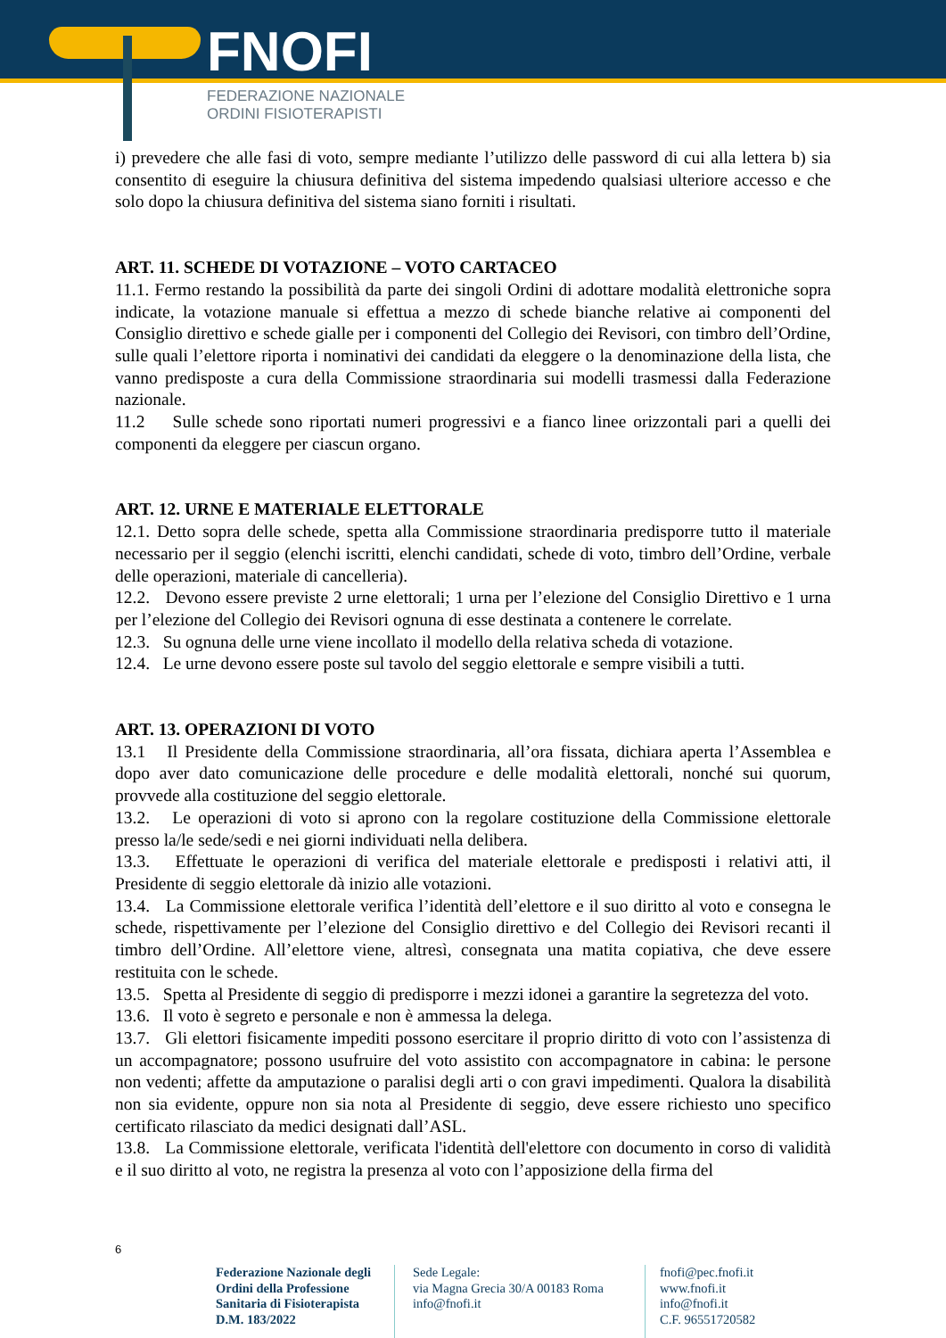FNOFI
FEDERAZIONE NAZIONALE
ORDINI FISIOTERAPISTI
i) prevedere che alle fasi di voto, sempre mediante l’utilizzo delle password di cui alla lettera b) sia consentito di eseguire la chiusura definitiva del sistema impedendo qualsiasi ulteriore accesso e che solo dopo la chiusura definitiva del sistema siano forniti i risultati.
ART. 11. SCHEDE DI VOTAZIONE – VOTO CARTACEO
11.1. Fermo restando la possibilità da parte dei singoli Ordini di adottare modalità elettroniche sopra indicate, la votazione manuale si effettua a mezzo di schede bianche relative ai componenti del Consiglio direttivo e schede gialle per i componenti del Collegio dei Revisori, con timbro dell’Ordine, sulle quali l’elettore riporta i nominativi dei candidati da eleggere o la denominazione della lista, che vanno predisposte a cura della Commissione straordinaria sui modelli trasmessi dalla Federazione nazionale.
11.2 Sulle schede sono riportati numeri progressivi e a fianco linee orizzontali pari a quelli dei componenti da eleggere per ciascun organo.
ART. 12. URNE E MATERIALE ELETTORALE
12.1. Detto sopra delle schede, spetta alla Commissione straordinaria predisporre tutto il materiale necessario per il seggio (elenchi iscritti, elenchi candidati, schede di voto, timbro dell’Ordine, verbale delle operazioni, materiale di cancelleria).
12.2. Devono essere previste 2 urne elettorali; 1 urna per l’elezione del Consiglio Direttivo e 1 urna per l’elezione del Collegio dei Revisori ognuna di esse destinata a contenere le correlate.
12.3. Su ognuna delle urne viene incollato il modello della relativa scheda di votazione.
12.4. Le urne devono essere poste sul tavolo del seggio elettorale e sempre visibili a tutti.
ART. 13. OPERAZIONI DI VOTO
13.1 Il Presidente della Commissione straordinaria, all’ora fissata, dichiara aperta l’Assemblea e dopo aver dato comunicazione delle procedure e delle modalità elettorali, nonché sui quorum, provvede alla costituzione del seggio elettorale.
13.2. Le operazioni di voto si aprono con la regolare costituzione della Commissione elettorale presso la/le sede/sedi e nei giorni individuati nella delibera.
13.3. Effettuate le operazioni di verifica del materiale elettorale e predisposti i relativi atti, il Presidente di seggio elettorale dà inizio alle votazioni.
13.4. La Commissione elettorale verifica l’identità dell’elettore e il suo diritto al voto e consegna le schede, rispettivamente per l’elezione del Consiglio direttivo e del Collegio dei Revisori recanti il timbro dell’Ordine. All’elettore viene, altresì, consegnata una matita copiativa, che deve essere restituita con le schede.
13.5. Spetta al Presidente di seggio di predisporre i mezzi idonei a garantire la segretezza del voto.
13.6. Il voto è segreto e personale e non è ammessa la delega.
13.7. Gli elettori fisicamente impediti possono esercitare il proprio diritto di voto con l’assistenza di un accompagnatore; possono usufruire del voto assistito con accompagnatore in cabina: le persone non vedenti; affette da amputazione o paralisi degli arti o con gravi impedimenti. Qualora la disabilità non sia evidente, oppure non sia nota al Presidente di seggio, deve essere richiesto uno specifico certificato rilasciato da medici designati dall’ASL.
13.8. La Commissione elettorale, verificata l'identità dell'elettore con documento in corso di validità e il suo diritto al voto, ne registra la presenza al voto con l’apposizione della firma del
6
Federazione Nazionale degli Ordini della Professione Sanitaria di Fisioterapista D.M. 183/2022
Sede Legale:
via Magna Grecia 30/A 00183 Roma
info@fnofi.it
fnofi@pec.fnofi.it
www.fnofi.it
info@fnofi.it
C.F. 96551720582